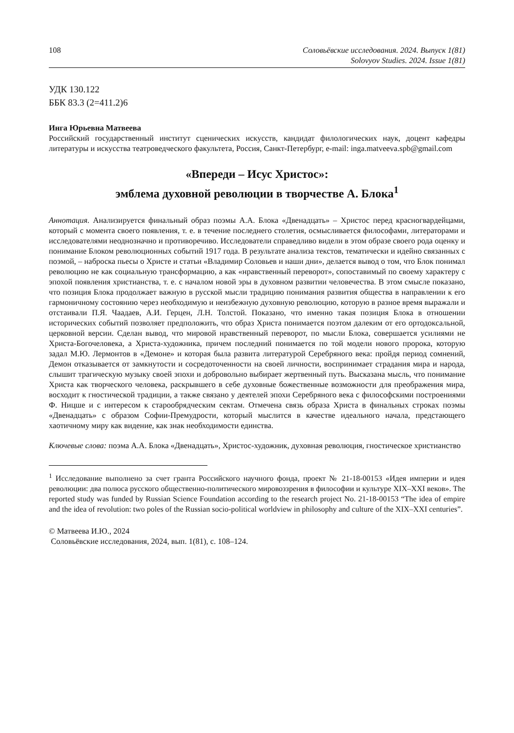108 Соловьёвские исследования. 2024. Выпуск 1(81)
Solovyov Studies. 2024. Issue 1(81)
УДК 130.122
ББК 83.3 (2=411.2)6
Инга Юрьевна Матвеева
Российский государственный институт сценических искусств, кандидат филологических наук, доцент кафедры литературы и искусства театроведческого факультета, Россия, Санкт-Петербург, e-mail: inga.matveeva.spb@gmail.com
«Впереди – Исус Христос»:
эмблема духовной революции в творчестве А. Блока<sup>1</sup>
Аннотация. Анализируется финальный образ поэмы А.А. Блока «Двенадцать» – Христос перед красногвардейцами, который с момента своего появления, т. е. в течение последнего столетия, осмысливается философами, литераторами и исследователями неоднозначно и противоречиво. Исследователи справедливо видели в этом образе своего рода оценку и понимание Блоком революционных событий 1917 года. В результате анализа текстов, тематически и идейно связанных с поэмой, – наброска пьесы о Христе и статьи «Владимир Соловьев и наши дни», делается вывод о том, что Блок понимал революцию не как социальную трансформацию, а как «нравственный переворот», сопоставимый по своему характеру с эпохой появления христианства, т. е. с началом новой эры в духовном развитии человечества. В этом смысле показано, что позиция Блока продолжает важную в русской мысли традицию понимания развития общества в направлении к его гармоничному состоянию через необходимую и неизбежную духовную революцию, которую в разное время выражали и отстаивали П.Я. Чаадаев, А.И. Герцен, Л.Н. Толстой. Показано, что именно такая позиция Блока в отношении исторических событий позволяет предположить, что образ Христа понимается поэтом далеким от его ортодоксальной, церковной версии. Сделан вывод, что мировой нравственный переворот, по мысли Блока, совершается усилиями не Христа-Богочеловека, а Христа-художника, причем последний понимается по той модели нового пророка, которую задал М.Ю. Лермонтов в «Демоне» и которая была развита литературой Серебряного века: пройдя период сомнений, Демон отказывается от замкнутости и сосредоточенности на своей личности, воспринимает страдания мира и народа, слышит трагическую музыку своей эпохи и добровольно выбирает жертвенный путь. Высказана мысль, что понимание Христа как творческого человека, раскрывшего в себе духовные божественные возможности для преображения мира, восходит к гностической традиции, а также связано у деятелей эпохи Серебряного века с философскими построениями Ф. Ницше и с интересом к старообрядческим сектам. Отмечена связь образа Христа в финальных строках поэмы «Двенадцать» с образом Софии-Премудрости, который мыслится в качестве идеального начала, предстающего хаотичному миру как видение, как знак необходимости единства.
Ключевые слова: поэма А.А. Блока «Двенадцать», Христос-художник, духовная революция, гностическое христианство
<sup>1</sup> Исследование выполнено за счет гранта Российского научного фонда, проект № 21-18-00153 «Идея империи и идея революции: два полюса русского общественно-политического мировоззрения в философии и культуре XIX–XXI веков». The reported study was funded by Russian Science Foundation according to the research project No. 21-18-00153 “The idea of empire and the idea of revolution: two poles of the Russian socio-political worldview in philosophy and culture of the XIX–XXI centuries”.
© Матвеева И.Ю., 2024
Соловьёвские исследования, 2024, вып. 1(81), с. 108–124.